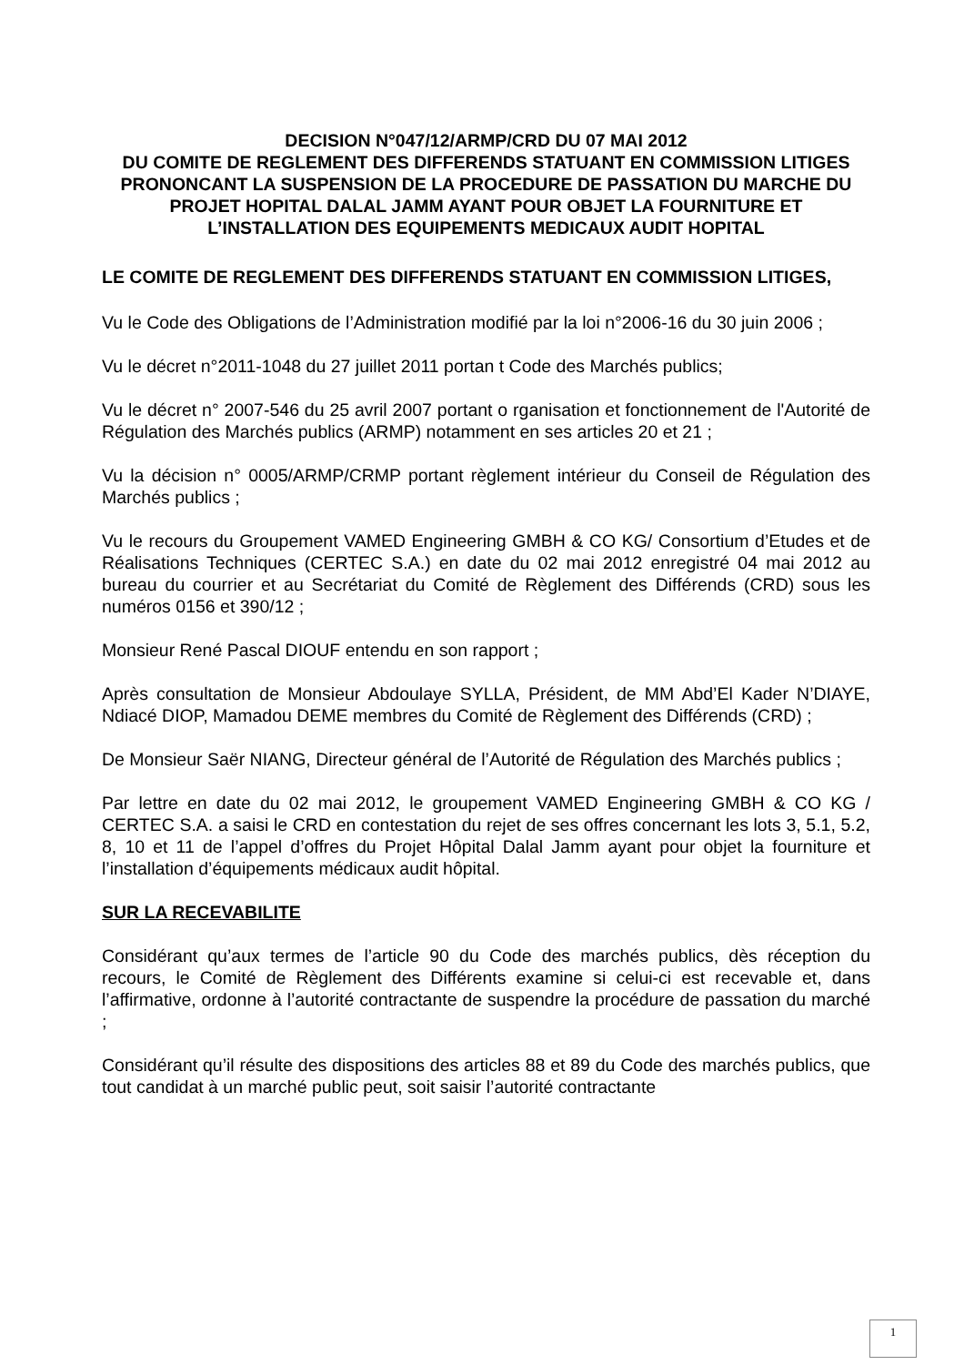DECISION N°047/12/ARMP/CRD DU 07 MAI 2012
DU COMITE DE REGLEMENT DES DIFFERENDS STATUANT EN COMMISSION LITIGES PRONONCANT LA SUSPENSION DE LA PROCEDURE DE PASSATION DU MARCHE DU PROJET HOPITAL DALAL JAMM AYANT POUR OBJET LA FOURNITURE ET L’INSTALLATION DES EQUIPEMENTS MEDICAUX AUDIT HOPITAL
LE COMITE DE REGLEMENT DES DIFFERENDS STATUANT EN COMMISSION LITIGES,
Vu le Code des Obligations de l’Administration modifié par la loi n°2006-16 du 30 juin 2006 ;
Vu le décret n°2011-1048 du 27 juillet 2011 portan t Code des Marchés publics;
Vu le décret n° 2007-546 du 25 avril 2007 portant o rganisation et fonctionnement de l'Autorité de Régulation des Marchés publics (ARMP) notamment en ses articles 20 et 21 ;
Vu la décision n° 0005/ARMP/CRMP portant règlement intérieur du Conseil de Régulation des Marchés publics ;
Vu le recours du Groupement VAMED Engineering GMBH & CO KG/ Consortium d’Etudes et de Réalisations Techniques (CERTEC S.A.) en date du 02 mai 2012 enregistré 04 mai 2012 au bureau du courrier et au Secrétariat du Comité de Règlement des Différends (CRD) sous les numéros 0156 et 390/12 ;
Monsieur René Pascal DIOUF entendu en son rapport ;
Après consultation de Monsieur Abdoulaye SYLLA, Président, de MM Abd’El Kader N’DIAYE, Ndiacé DIOP, Mamadou DEME membres du Comité de Règlement des Différends (CRD) ;
De Monsieur Saër NIANG, Directeur général de l’Autorité de Régulation des Marchés publics ;
Par lettre en date du 02 mai 2012, le groupement VAMED Engineering GMBH & CO KG / CERTEC S.A. a saisi le CRD en contestation du rejet de ses offres concernant les lots 3, 5.1, 5.2, 8, 10 et 11 de l’appel d’offres du Projet Hôpital Dalal Jamm ayant pour objet la fourniture et l’installation d’équipements médicaux audit hôpital.
SUR LA RECEVABILITE
Considérant qu’aux termes de l’article 90 du Code des marchés publics, dès réception du recours, le Comité de Règlement des Différents examine si celui-ci est recevable et, dans l’affirmative, ordonne à l’autorité contractante de suspendre la procédure de passation du marché ;
Considérant qu’il résulte des dispositions des articles 88 et 89 du Code des marchés publics, que tout candidat à un marché public peut, soit saisir l’autorité contractante
1